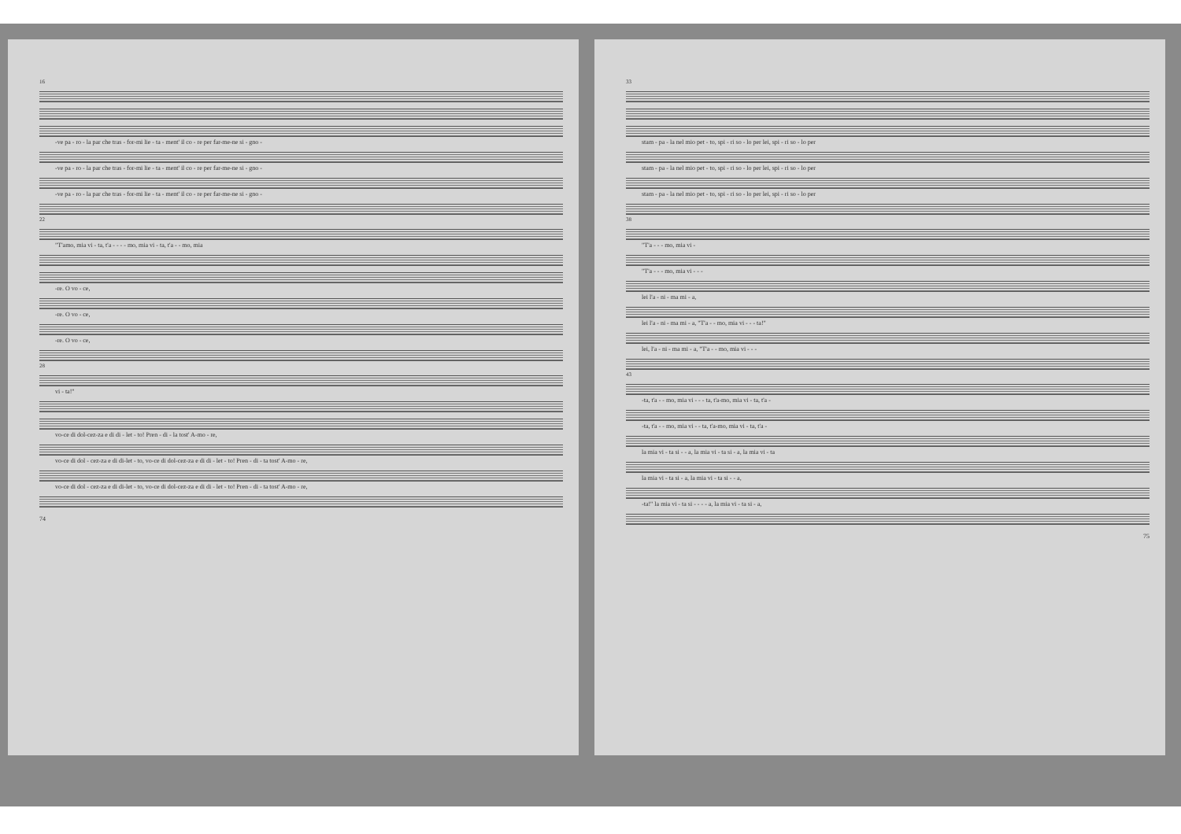16
-ve pa - ro - la par che tras - for-mi lie - ta - ment' il co - re per far-me-ne si - gno -
-ve pa - ro - la par che tras - for-mi lie - ta - ment' il co - re per far-me-ne si - gno -
-ve pa - ro - la par che tras - for-mi lie - ta - ment' il co - re per far-me-ne si - gno -
22
"T'amo, mia vi - ta, t'a - - - - mo, mia vi - ta, t'a - - mo, mia
-re. O vo - ce,
-re. O vo - ce,
-re. O vo - ce,
28
vi - ta!"
vo-ce di dol-cez-za e di di - let - to! Pren - di - la tost' A-mo - re,
vo-ce di dol - cez-za e di di-let - to, vo-ce di dol-cez-za e di di - let - to! Pren - di - ta tost' A-mo - re,
vo-ce di dol - cez-za e di di-let - to, vo-ce di dol-cez-za e di di - let - to! Pren - di - ta tost' A-mo - re,
74
33
stam - pa - la nel mio pet - to, spi - ri so - lo per lei, spi - ri so - lo per
stam - pa - la nel mio pet - to, spi - ri so - lo per lei, spi - ri so - lo per
stam - pa - la nel mio pet - to, spi - ri so - lo per lei, spi - ri so - lo per
38
"T'a - - - mo, mia vi -
"T'a - - - mo, mia vi - - -
lei l'a - ni - ma mi - a,
lei l'a - ni - ma mi - a, "T'a - - mo, mia vi - - - ta!"
lei, l'a - ni - ma mi - a, "T'a - - mo, mia vi - - -
43
-ta, t'a - - mo, mia vi - - - ta, t'a-mo, mia vi - ta, t'a -
-ta, t'a - - mo, mia vi - - ta, t'a-mo, mia vi - ta, t'a -
la mia vi - ta si - - a, la mia vi - ta si - a, la mia vi - ta
la mia vi - ta si - a, la mia vi - ta si - - a,
-ta!" la mia vi - ta si - - - - a, la mia vi - ta si - a,
75